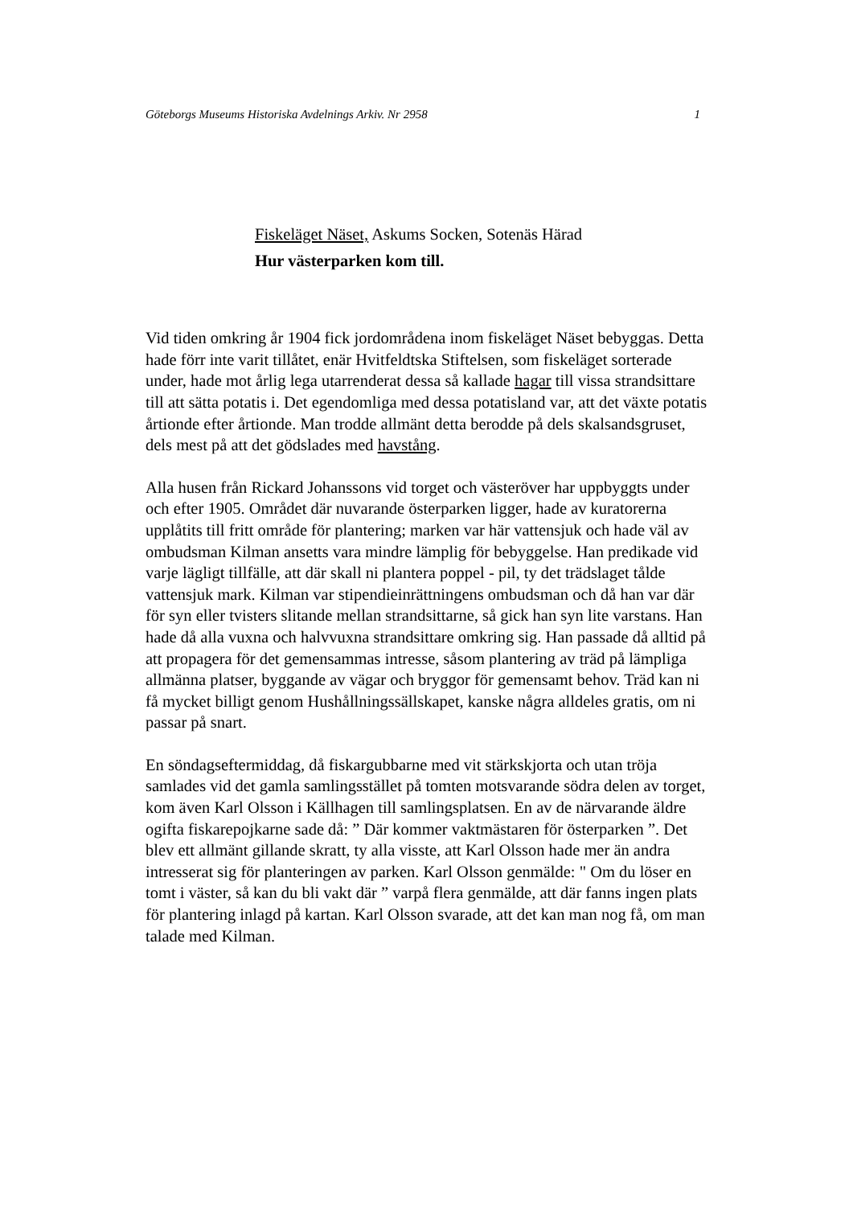Göteborgs Museums Historiska Avdelnings Arkiv. Nr 2958 1
Fiskeläget Näset, Askums Socken, Sotenäs Härad
Hur västerparken kom till.
Vid tiden omkring år 1904 fick jordområdena inom fiskeläget Näset bebyggas. Detta
hade förr inte varit tillåtet, enär Hvitfeldtska Stiftelsen, som fiskeläget sorterade
under, hade mot årlig lega utarrenderat dessa så kallade hagar till vissa strandsittare
till att sätta potatis i. Det egendomliga med dessa potatisland var, att det växte potatis
årtionde efter årtionde. Man trodde allmänt detta berodde på dels skalsandsgruset,
dels mest på att det gödslades med havstång.
Alla husen från Rickard Johanssons vid torget och västeröver har uppbyggts under
och efter 1905. Området där nuvarande österparken ligger, hade av kuratorerna
upplåtits till fritt område för plantering; marken var här vattensjuk och hade väl av
ombudsman Kilman ansetts vara mindre lämplig för bebyggelse. Han predikade vid
varje lägligt tillfälle, att där skall ni plantera poppel - pil, ty det trädslaget tålde
vattensjuk mark. Kilman var stipendieinrättningens ombudsman och då han var där
för syn eller tvisters slitande mellan strandsittarne, så gick han syn lite varstans. Han
hade då alla vuxna och halvvuxna strandsittare omkring sig. Han passade då alltid på
att propagera för det gemensammas intresse, såsom plantering av träd på lämpliga
allmänna platser, byggande av vägar och bryggor för gemensamt behov. Träd kan ni
få mycket billigt genom Hushållningssällskapet, kanske några alldeles gratis, om ni
passar på snart.
En söndagseftermiddag, då fiskargubbarne med vit stärkskjorta och utan tröja
samlades vid det gamla samlingsstället på tomten motsvarande södra delen av torget,
kom även Karl Olsson i Källhagen till samlingsplatsen. En av de närvarande äldre
ogifta fiskarepojkarne sade då: ” Där kommer vaktmästaren för österparken ”. Det
blev ett allmänt gillande skratt, ty alla visste, att Karl Olsson hade mer än andra
intresserat sig för planteringen av parken. Karl Olsson genmälde: " Om du löser en
tomt i väster, så kan du bli vakt där ” varpå flera genmälde, att där fanns ingen plats
för plantering inlagd på kartan. Karl Olsson svarade, att det kan man nog få, om man
talade med Kilman.